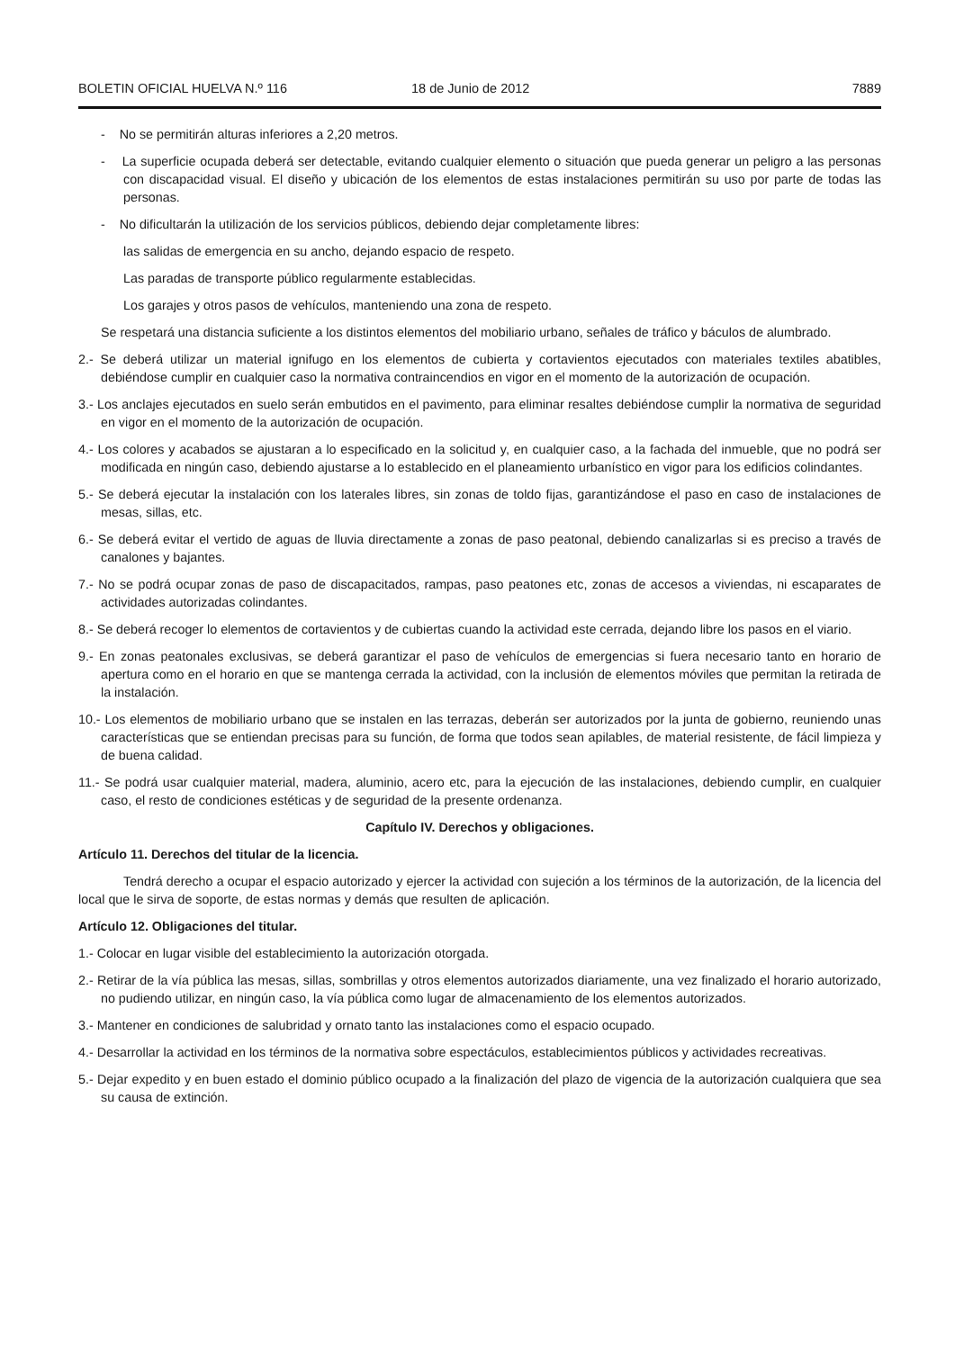BOLETIN OFICIAL HUELVA N.º 116 18 de Junio de 2012 7889
- No se permitirán alturas inferiores a 2,20 metros.
- La superficie ocupada deberá ser detectable, evitando cualquier elemento o situación que pueda generar un peligro a las personas con discapacidad visual. El diseño y ubicación de los elementos de estas instalaciones permitirán su uso por parte de todas las personas.
- No dificultarán la utilización de los servicios públicos, debiendo dejar completamente libres:
las salidas de emergencia en su ancho, dejando espacio de respeto.
Las paradas de transporte público regularmente establecidas.
Los garajes y otros pasos de vehículos, manteniendo una zona de respeto.
Se respetará una distancia suficiente a los distintos elementos del mobiliario urbano, señales de tráfico y báculos de alumbrado.
2.- Se deberá utilizar un material ignifugo en los elementos de cubierta y cortavientos ejecutados con materiales textiles abatibles, debiéndose cumplir en cualquier caso la normativa contraincendios en vigor en el momento de la autorización de ocupación.
3.- Los anclajes ejecutados en suelo serán embutidos en el pavimento, para eliminar resaltes debiéndose cumplir la normativa de seguridad en vigor en el momento de la autorización de ocupación.
4.- Los colores y acabados se ajustaran a lo especificado en la solicitud y, en cualquier caso, a la fachada del inmueble, que no podrá ser modificada en ningún caso, debiendo ajustarse a lo establecido en el planeamiento urbanístico en vigor para los edificios colindantes.
5.- Se deberá ejecutar la instalación con los laterales libres, sin zonas de toldo fijas, garantizándose el paso en caso de instalaciones de mesas, sillas, etc.
6.- Se deberá evitar el vertido de aguas de lluvia directamente a zonas de paso peatonal, debiendo canalizarlas si es preciso a través de canalones y bajantes.
7.- No se podrá ocupar zonas de paso de discapacitados, rampas, paso peatones etc, zonas de accesos a viviendas, ni escaparates de actividades autorizadas colindantes.
8.- Se deberá recoger lo elementos de cortavientos y de cubiertas cuando la actividad este cerrada, dejando libre los pasos en el viario.
9.- En zonas peatonales exclusivas, se deberá garantizar el paso de vehículos de emergencias si fuera necesario tanto en horario de apertura como en el horario en que se mantenga cerrada la actividad, con la inclusión de elementos móviles que permitan la retirada de la instalación.
10.- Los elementos de mobiliario urbano que se instalen en las terrazas, deberán ser autorizados por la junta de gobierno, reuniendo unas características que se entiendan precisas para su función, de forma que todos sean apilables, de material resistente, de fácil limpieza y de buena calidad.
11.- Se podrá usar cualquier material, madera, aluminio, acero etc, para la ejecución de las instalaciones, debiendo cumplir, en cualquier caso, el resto de condiciones estéticas y de seguridad de la presente ordenanza.
Capítulo IV. Derechos y obligaciones.
Artículo 11. Derechos del titular de la licencia.
Tendrá derecho a ocupar el espacio autorizado y ejercer la actividad con sujeción a los términos de la autorización, de la licencia del local que le sirva de soporte, de estas normas y demás que resulten de aplicación.
Artículo 12. Obligaciones del titular.
1.- Colocar en lugar visible del establecimiento la autorización otorgada.
2.- Retirar de la vía pública las mesas, sillas, sombrillas y otros elementos autorizados diariamente, una vez finalizado el horario autorizado, no pudiendo utilizar, en ningún caso, la vía pública como lugar de almacenamiento de los elementos autorizados.
3.- Mantener en condiciones de salubridad y ornato tanto las instalaciones como el espacio ocupado.
4.- Desarrollar la actividad en los términos de la normativa sobre espectáculos, establecimientos públicos y actividades recreativas.
5.- Dejar expedito y en buen estado el dominio público ocupado a la finalización del plazo de vigencia de la autorización cualquiera que sea su causa de extinción.